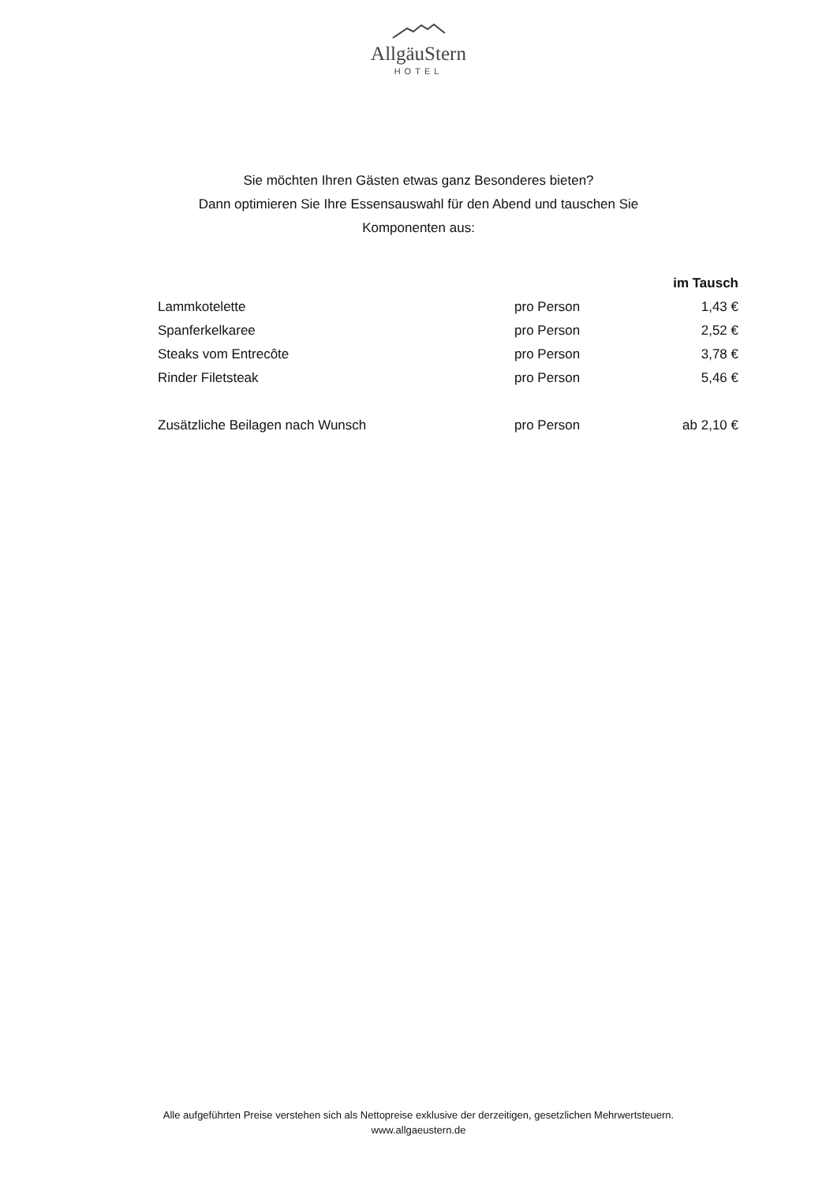AllgäuStern
HOTEL
Sie möchten Ihren Gästen etwas ganz Besonderes bieten?
Dann optimieren Sie Ihre Essensauswahl für den Abend und tauschen Sie
Komponenten aus:
| | | im Tausch |
| --- | --- | --- |
| Lammkotelette | pro Person | 1,43 € |
| Spanferkelkaree | pro Person | 2,52 € |
| Steaks vom Entrecôte | pro Person | 3,78 € |
| Rinder Filetsteak | pro Person | 5,46 € |
| Zusätzliche Beilagen nach Wunsch | pro Person | ab 2,10 € |
Alle aufgeführten Preise verstehen sich als Nettopreise exklusive der derzeitigen, gesetzlichen Mehrwertsteuern.
www.allgaeustern.de